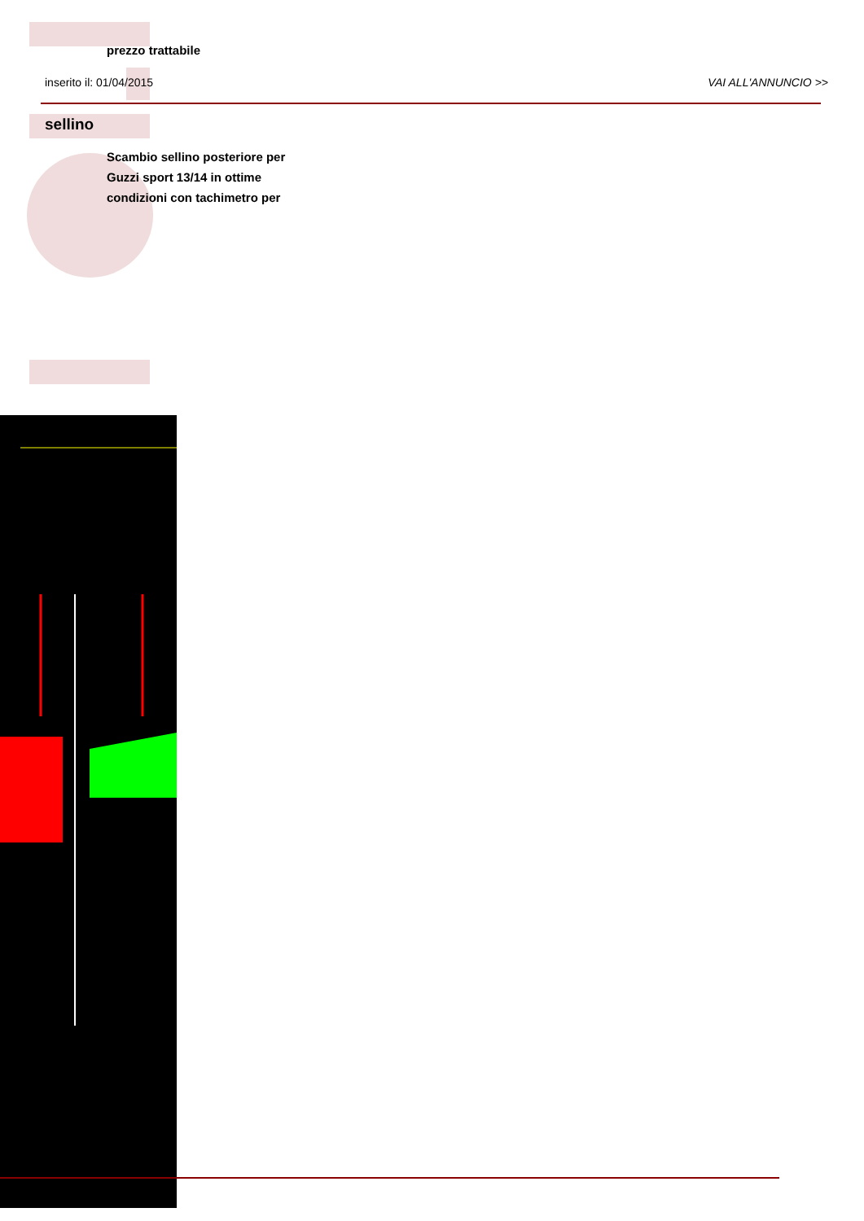prezzo trattabile
inserito il: 01/04/2015 VAI ALL'ANNUNCIO >>
sellino
Scambio sellino posteriore per Guzzi sport 13/14 in ottime condizioni con tachimetro per